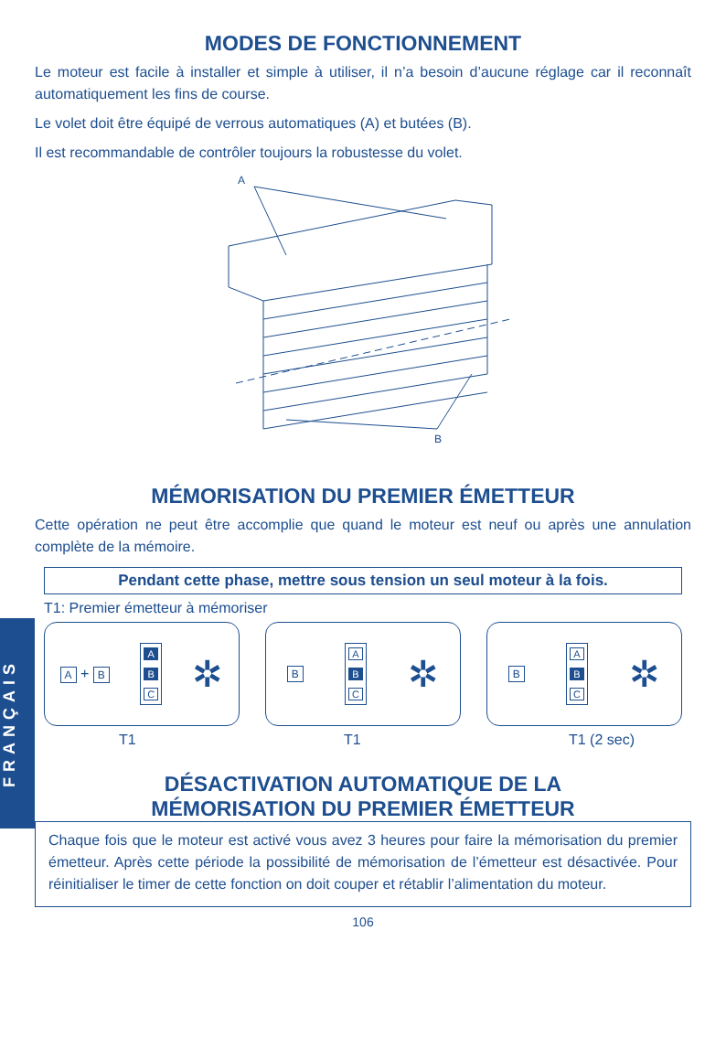FRANÇAIS
MODES DE FONCTIONNEMENT
Le moteur est facile à installer et simple à utiliser, il n’a besoin d’aucune réglage car il reconnaît automatiquement les fins de course.
Le volet doit être équipé de verrous automatiques (A) et butées (B).
Il est recommandable de contrôler toujours la robustesse du volet.
A
B
MÉMORISATION DU PREMIER ÉMETTEUR
Cette opération ne peut être accomplie que quand le moteur est neuf ou après une annulation complète de la mémoire.
Pendant cette phase, mettre sous tension un seul moteur à la fois.
T1: Premier émetteur à mémoriser
A + B
A
B
C
✲
B
A
B
C
✲
B
A
B
C
✲
T1 T1 T1 (2 sec)
DÉSACTIVATION AUTOMATIQUE DE LA
MÉMORISATION DU PREMIER ÉMETTEUR
Chaque fois que le moteur est activé vous avez 3 heures pour faire la mémorisation du premier émetteur. Après cette période la possibilité de mémorisation de l’émetteur est désactivée. Pour réinitialiser le timer de cette fonction on doit couper et rétablir l’alimentation du moteur.
106